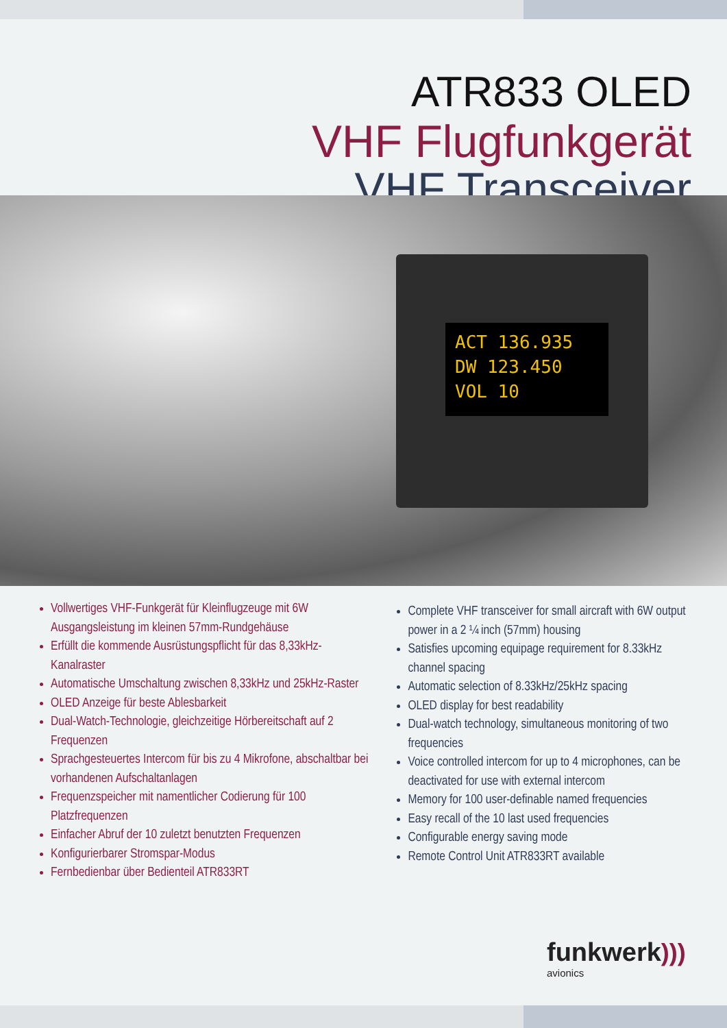ATR833 OLED
VHF Flugfunkgerät
VHF Transceiver
ACT 136.935
DW 123.450
VOL 10
Vollwertiges VHF-Funkgerät für Kleinflugzeuge mit 6W Ausgangsleistung im kleinen 57mm-Rundgehäuse
Erfüllt die kommende Ausrüstungspflicht für das 8,33kHz-Kanalraster
Automatische Umschaltung zwischen 8,33kHz und 25kHz-Raster
OLED Anzeige für beste Ablesbarkeit
Dual-Watch-Technologie, gleichzeitige Hörbereitschaft auf 2 Frequenzen
Sprachgesteuertes Intercom für bis zu 4 Mikrofone, abschaltbar bei vorhandenen Aufschaltanlagen
Frequenzspeicher mit namentlicher Codierung für 100 Platzfrequenzen
Einfacher Abruf der 10 zuletzt benutzten Frequenzen
Konfigurierbarer Stromspar-Modus
Fernbedienbar über Bedienteil ATR833RT
Complete VHF transceiver for small aircraft with 6W output power in a 2 ¼ inch (57mm) housing
Satisfies upcoming equipage requirement for 8.33kHz channel spacing
Automatic selection of 8.33kHz/25kHz spacing
OLED display for best readability
Dual-watch technology, simultaneous monitoring of two frequencies
Voice controlled intercom for up to 4 microphones, can be deactivated for use with external intercom
Memory for 100 user-definable named frequencies
Easy recall of the 10 last used frequencies
Configurable energy saving mode
Remote Control Unit ATR833RT available
funkwerk)))
avionics